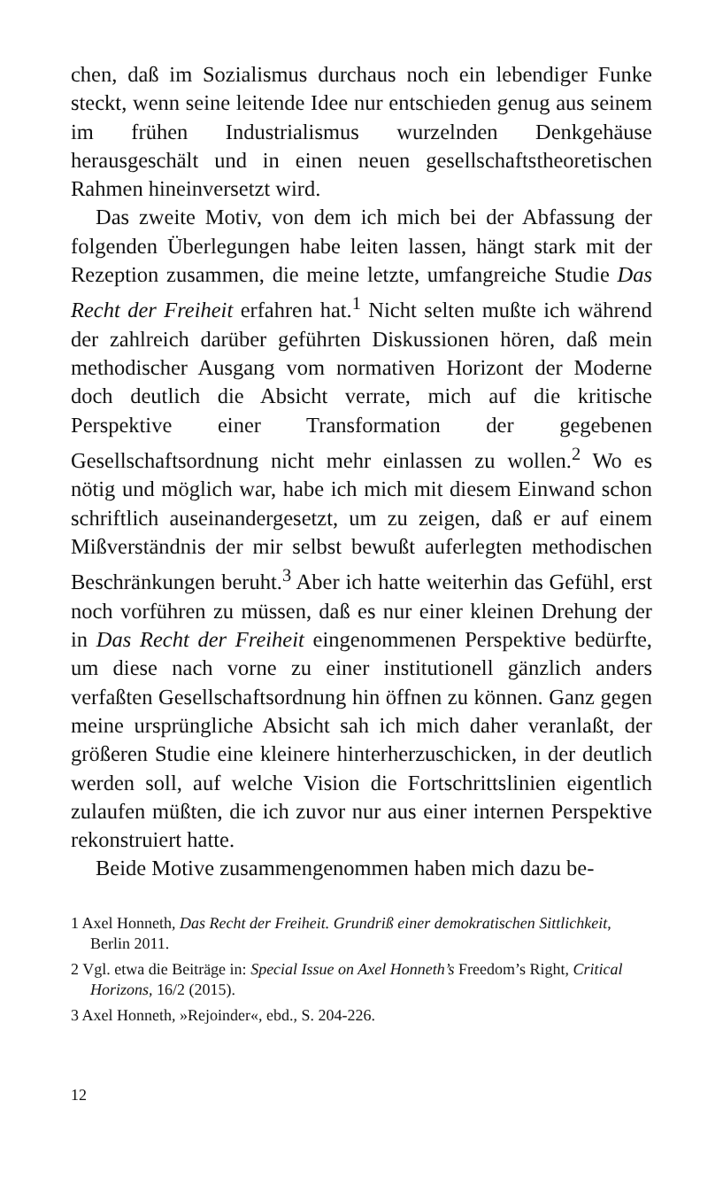chen, daß im Sozialismus durchaus noch ein lebendiger Funke steckt, wenn seine leitende Idee nur entschieden genug aus seinem im frühen Industrialismus wurzelnden Denkgehäuse herausgeschält und in einen neuen gesellschaftstheoretischen Rahmen hineinversetzt wird.
Das zweite Motiv, von dem ich mich bei der Abfassung der folgenden Überlegungen habe leiten lassen, hängt stark mit der Rezeption zusammen, die meine letzte, umfangreiche Studie Das Recht der Freiheit erfahren hat.<sup>1</sup> Nicht selten mußte ich während der zahlreich darüber geführten Diskussionen hören, daß mein methodischer Ausgang vom normativen Horizont der Moderne doch deutlich die Absicht verrate, mich auf die kritische Perspektive einer Transformation der gegebenen Gesellschaftsordnung nicht mehr einlassen zu wollen.<sup>2</sup> Wo es nötig und möglich war, habe ich mich mit diesem Einwand schon schriftlich auseinandergesetzt, um zu zeigen, daß er auf einem Mißverständnis der mir selbst bewußt auferlegten methodischen Beschränkungen beruht.<sup>3</sup> Aber ich hatte weiterhin das Gefühl, erst noch vorführen zu müssen, daß es nur einer kleinen Drehung der in Das Recht der Freiheit eingenommenen Perspektive bedürfte, um diese nach vorne zu einer institutionell gänzlich anders verfaßten Gesellschaftsordnung hin öffnen zu können. Ganz gegen meine ursprüngliche Absicht sah ich mich daher veranlaßt, der größeren Studie eine kleinere hinterherzuschicken, in der deutlich werden soll, auf welche Vision die Fortschrittslinien eigentlich zulaufen müßten, die ich zuvor nur aus einer internen Perspektive rekonstruiert hatte.
Beide Motive zusammengenommen haben mich dazu be-
1 Axel Honneth, Das Recht der Freiheit. Grundriß einer demokratischen Sittlichkeit, Berlin 2011.
2 Vgl. etwa die Beiträge in: Special Issue on Axel Honneth’s Freedom’s Right, Critical Horizons, 16/2 (2015).
3 Axel Honneth, »Rejoinder«, ebd., S. 204-226.
12